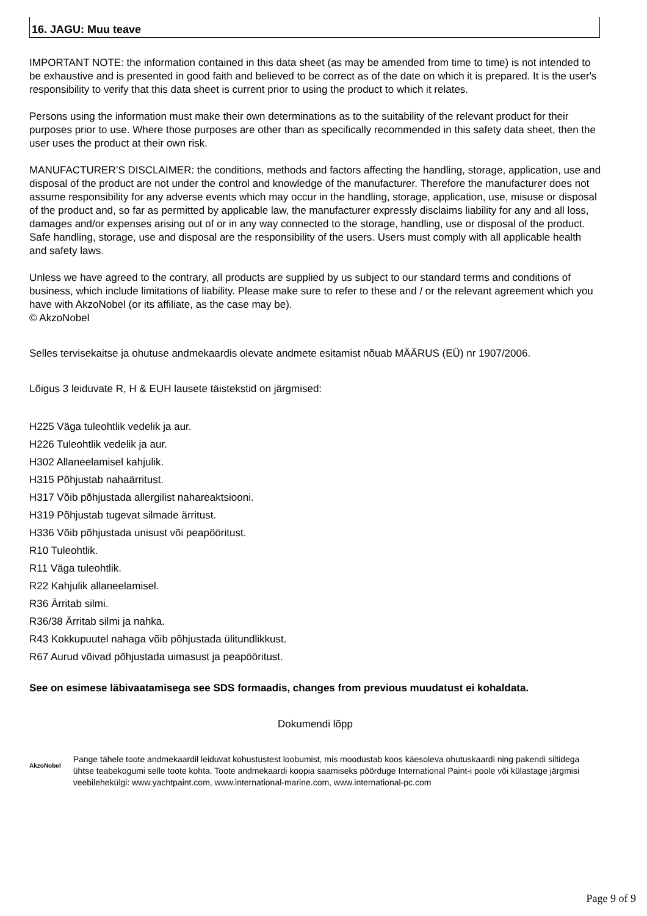16. JAGU: Muu teave
IMPORTANT NOTE: the information contained in this data sheet (as may be amended from time to time) is not intended to be exhaustive and is presented in good faith and believed to be correct as of the date on which it is prepared. It is the user's responsibility to verify that this data sheet is current prior to using the product to which it relates.
Persons using the information must make their own determinations as to the suitability of the relevant product for their purposes prior to use. Where those purposes are other than as specifically recommended in this safety data sheet, then the user uses the product at their own risk.
MANUFACTURER’S DISCLAIMER: the conditions, methods and factors affecting the handling, storage, application, use and disposal of the product are not under the control and knowledge of the manufacturer. Therefore the manufacturer does not assume responsibility for any adverse events which may occur in the handling, storage, application, use, misuse or disposal of the product and, so far as permitted by applicable law, the manufacturer expressly disclaims liability for any and all loss, damages and/or expenses arising out of or in any way connected to the storage, handling, use or disposal of the product. Safe handling, storage, use and disposal are the responsibility of the users. Users must comply with all applicable health and safety laws.
Unless we have agreed to the contrary, all products are supplied by us subject to our standard terms and conditions of business, which include limitations of liability. Please make sure to refer to these and / or the relevant agreement which you have with AkzoNobel (or its affiliate, as the case may be).
© AkzoNobel
Selles tervisekaitse ja ohutuse andmekaardis olevate andmete esitamist nõuab MÄÄRUS (EÜ) nr 1907/2006.
Lõigus 3 leiduvate R, H & EUH lausete täistekstid on järgmised:
H225 Väga tuleohtlik vedelik ja aur.
H226 Tuleohtlik vedelik ja aur.
H302 Allaneelamisel kahjulik.
H315 Põhjustab nahaärritust.
H317 Võib põhjustada allergilist nahareaktsiooni.
H319 Põhjustab tugevat silmade ärritust.
H336 Võib põhjustada unisust või peapööritust.
R10 Tuleohtlik.
R11 Väga tuleohtlik.
R22 Kahjulik allaneelamisel.
R36 Ärritab silmi.
R36/38 Ärritab silmi ja nahka.
R43 Kokkupuutel nahaga võib põhjustada ülitundlikkust.
R67 Aurud võivad põhjustada uimasust ja peapööritust.
See on esimese läbivaatamisega see SDS formaadis, changes from previous muudatust ei kohaldata.
Dokumendi lõpp
AkzoNobel
Pange tähele toote andmekaardil leiduvat kohustustest loobumist, mis moodustab koos käesoleva ohutuskaardi ning pakendi siltidega ühtse teabekogumi selle toote kohta. Toote andmekaardi koopia saamiseks pöörduge International Paint-i poole või külastage järgmisi veebilehekülgi: www.yachtpaint.com, www.international-marine.com, www.international-pc.com
Page 9 of 9